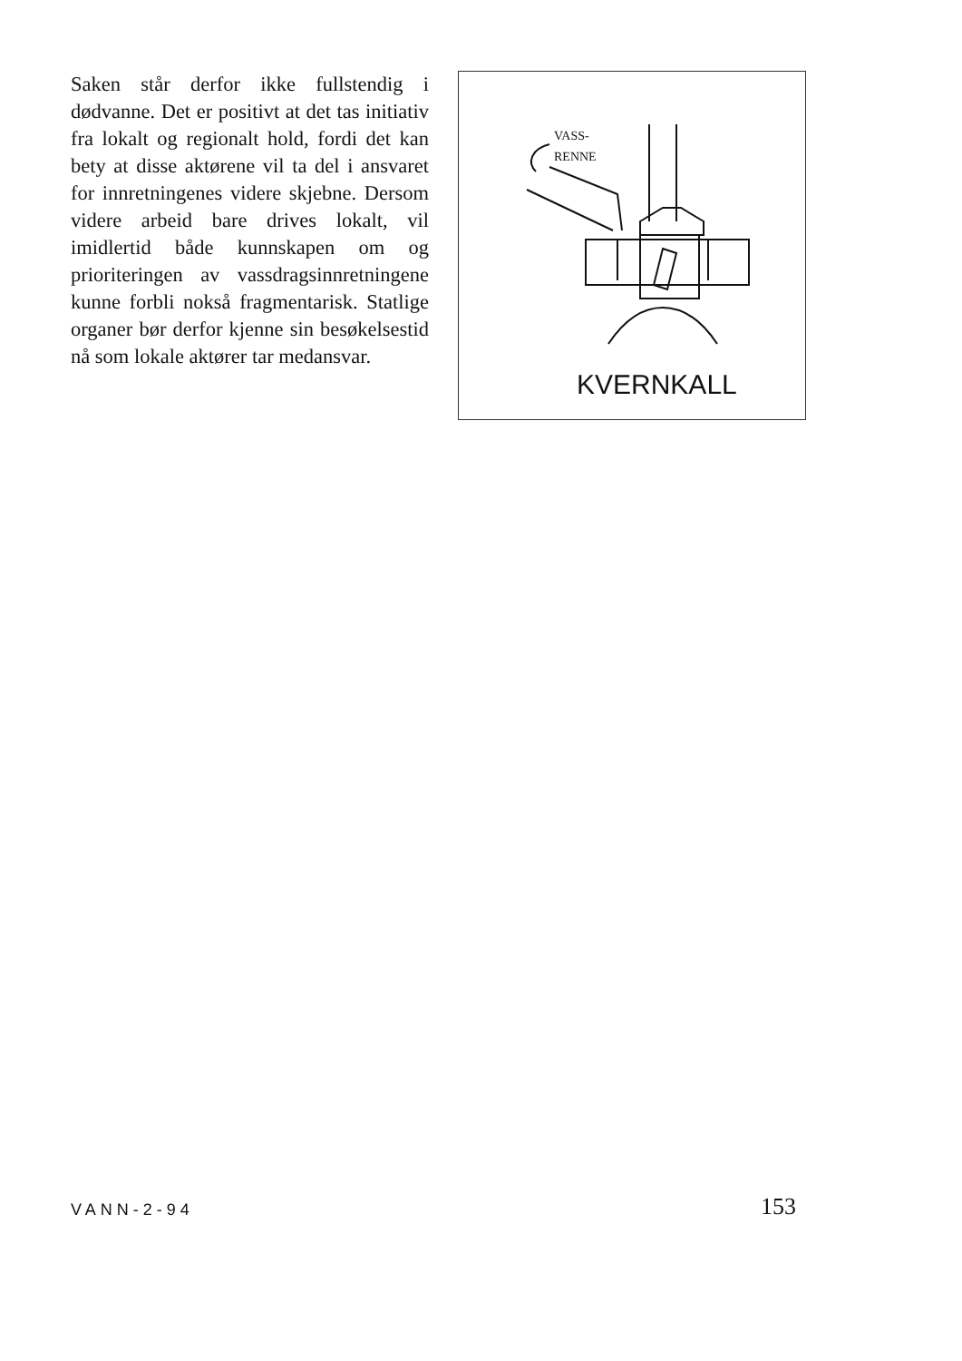Saken står derfor ikke fullstendig i dødvanne. Det er positivt at det tas initiativ fra lokalt og regionalt hold, fordi det kan bety at disse aktørene vil ta del i ansvaret for innretningenes videre skjebne. Dersom videre arbeid bare drives lokalt, vil imidlertid både kunnskapen om og prioriteringen av vassdragsinnretningene kunne forbli nokså fragmentarisk. Statlige organer bør derfor kjenne sin besøkelsestid nå som lokale aktører tar medansvar.
VASS-
RENNE
KVERNKALL
VANN-2-94 153